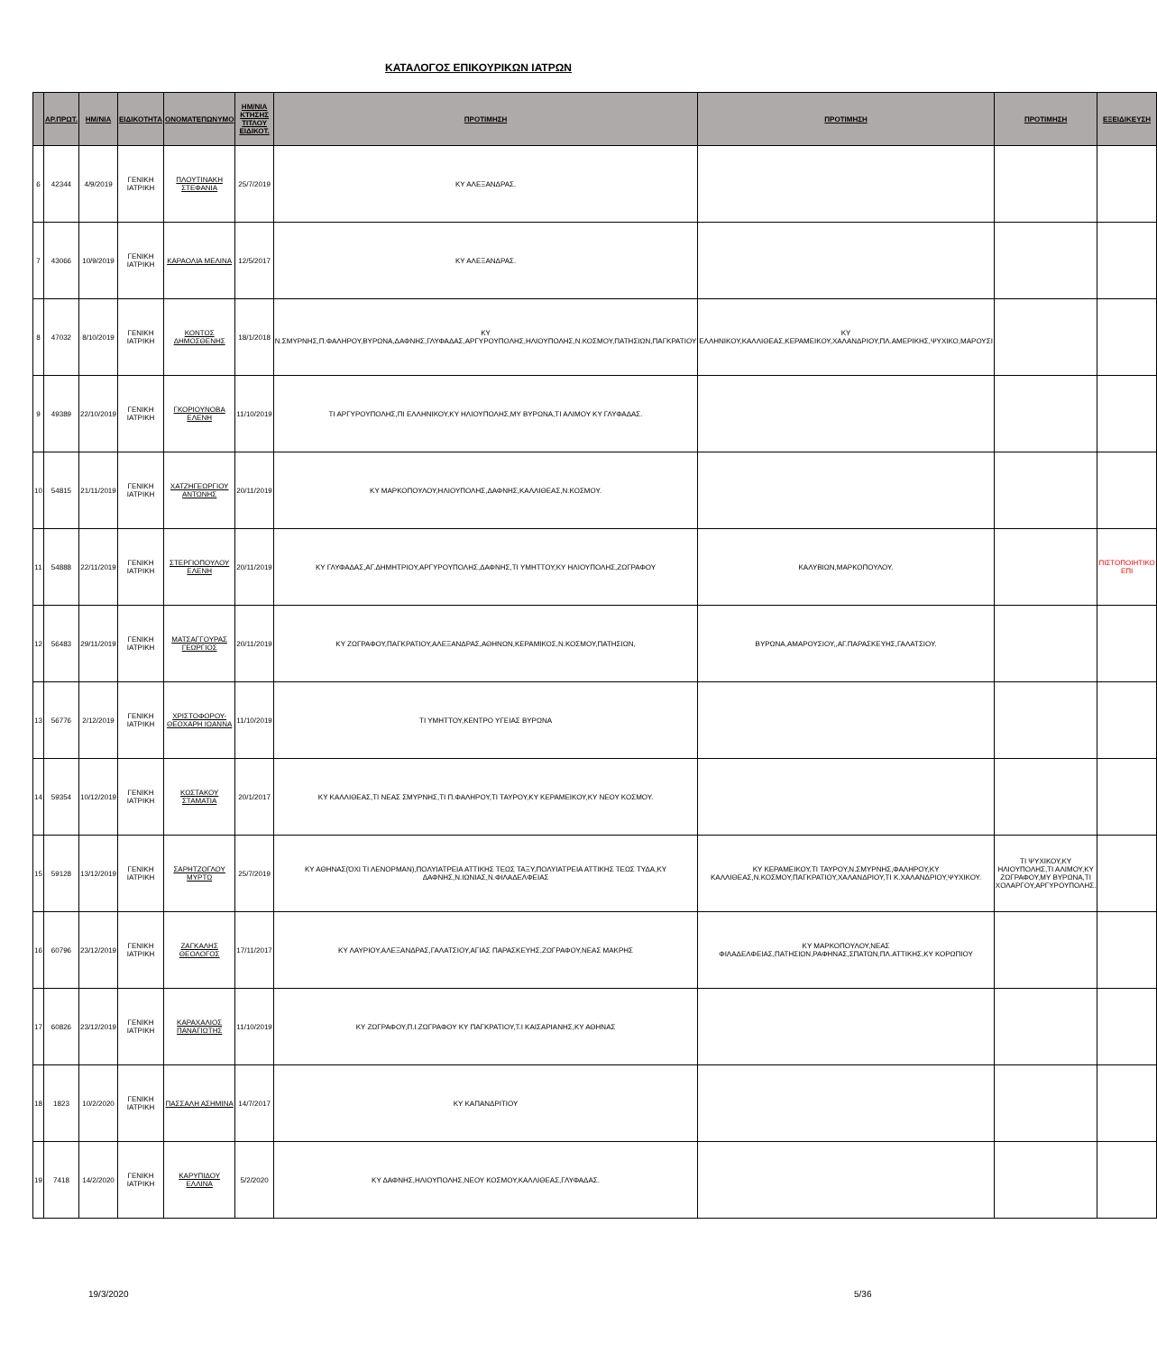ΚΑΤΑΛΟΓΟΣ ΕΠΙΚΟΥΡΙΚΩΝ ΙΑΤΡΩΝ
| | ΑΡ.ΠΡΩΤ. | ΗΜ/ΝΙΑ | ΕΙΔΙΚΟΤΗΤΑ | ΟΝΟΜΑΤΕΠΩΝΥΜΟ | ΗΜ/ΝΙΑ ΚΤΗΣΗΣ ΤΙΤΛΟΥ ΕΙΔΙΚΟΤ. | ΠΡΟΤΙΜΗΣΗ | ΠΡΟΤΙΜΗΣΗ | ΠΡΟΤΙΜΗΣΗ | ΕΞΕΙΔΙΚΕΥΣΗ |
| --- | --- | --- | --- | --- | --- | --- | --- | --- | --- |
| 6 | 42344 | 4/9/2019 | ΓΕΝΙΚΗ ΙΑΤΡΙΚΗ | ΠΛΟΥΤΙΝΑΚΗ ΣΤΕΦΑΝΙΑ | 25/7/2019 | ΚΥ ΑΛΕΞΑΝΔΡΑΣ. | | | |
| 7 | 43066 | 10/9/2019 | ΓΕΝΙΚΗ ΙΑΤΡΙΚΗ | ΚΑΡΑΟΛΙΑ ΜΕΛΙΝΑ | 12/5/2017 | ΚΥ ΑΛΕΞΑΝΔΡΑΣ. | | | |
| 8 | 47032 | 8/10/2019 | ΓΕΝΙΚΗ ΙΑΤΡΙΚΗ | ΚΟΝΤΟΣ ΔΗΜΟΣΘΕΝΗΣ | 18/1/2018 | ΚΥ Ν.ΣΜΥΡΝΗΣ,Π.ΦΑΛΗΡΟΥ,ΒΥΡΩΝΑ,ΔΑΦΝΗΣ,ΓΛΥΦΑΔΑΣ,ΑΡΓΥΡΟΥΠΟΛΗΣ,ΗΛΙΟΥΠΟΛΗΣ,Ν.ΚΟΣΜΟΥ,ΠΑΤΗΣΙΩΝ,ΠΑΓΚΡΑΤΙΟΥ | ΚΥ ΕΛΛΗΝΙΚΟΥ,ΚΑΛΛΙΘΕΑΣ,ΚΕΡΑΜΕΙΚΟΥ,ΧΑΛΑΝΔΡΙΟΥ,ΠΛ.ΑΜΕΡΙΚΗΣ,ΨΥΧΙΚΟ,ΜΑΡΟΥΣΙ | | |
| 9 | 49389 | 22/10/2019 | ΓΕΝΙΚΗ ΙΑΤΡΙΚΗ | ΓΚΟΡΙΟΥΝΟΒΑ ΕΛΕΝΗ | 11/10/2019 | ΤΙ ΑΡΓΥΡΟΥΠΟΛΗΣ,ΠΙ ΕΛΛΗΝΙΚΟΥ,ΚΥ ΗΛΙΟΥΠΟΛΗΣ,ΜΥ ΒΥΡΩΝΑ,ΤΙ ΑΛΙΜΟΥ ΚΥ ΓΛΥΦΑΔΑΣ. | | | |
| 10 | 54815 | 21/11/2019 | ΓΕΝΙΚΗ ΙΑΤΡΙΚΗ | ΧΑΤΖΗΓΕΩΡΓΙΟΥ ΑΝΤΩΝΗΣ | 20/11/2019 | ΚΥ ΜΑΡΚΟΠΟΥΛΟΥ,ΗΛΙΟΥΠΟΛΗΣ,ΔΑΦΝΗΣ,ΚΑΛΛΙΘΕΑΣ,Ν.ΚΟΣΜΟΥ. | | | |
| 11 | 54888 | 22/11/2019 | ΓΕΝΙΚΗ ΙΑΤΡΙΚΗ | ΣΤΕΡΓΙΟΠΟΥΛΟΥ ΕΛΕΝΗ | 20/11/2019 | ΚΥ ΓΛΥΦΑΔΑΣ,ΑΓ.ΔΗΜΗΤΡΙΟΥ,ΑΡΓΥΡΟΥΠΟΛΗΣ,ΔΑΦΝΗΣ,ΤΙ ΥΜΗΤΤΟΥ,ΚΥ ΗΛΙΟΥΠΟΛΗΣ,ΖΩΓΡΑΦΟΥ | ΚΑΛΥΒΙΩΝ,ΜΑΡΚΟΠΟΥΛΟΥ. | | ΠΙΣΤΟΠΟΙΗΤΙΚΟ ΕΠΙ |
| 12 | 56483 | 29/11/2019 | ΓΕΝΙΚΗ ΙΑΤΡΙΚΗ | ΜΑΤΣΑΓΓΟΥΡΑΣ ΓΕΩΡΓΙΟΣ | 20/11/2019 | ΚΥ ΖΩΓΡΑΦΟΥ,ΠΑΓΚΡΑΤΙΟΥ,ΑΛΕΞΑΝΔΡΑΣ,ΑΘΗΝΩΝ,ΚΕΡΑΜΙΚΟΣ,Ν.ΚΟΣΜΟΥ,ΠΑΤΗΣΙΩΝ, | ΒΥΡΩΝΑ,ΑΜΑΡΟΥΣΙΟΥ,,ΑΓ.ΠΑΡΑΣΚΕΥΗΣ,ΓΑΛΑΤΣΙΟΥ. | | |
| 13 | 56776 | 2/12/2019 | ΓΕΝΙΚΗ ΙΑΤΡΙΚΗ | ΧΡΙΣΤΟΦΟΡΟΥ-ΘΕΟΧΑΡΗ ΙΩΑΝΝΑ | 11/10/2019 | ΤΙ ΥΜΗΤΤΟΥ,ΚΕΝΤΡΟ ΥΓΕΙΑΣ ΒΥΡΩΝΑ | | | |
| 14 | 59354 | 10/12/2019 | ΓΕΝΙΚΗ ΙΑΤΡΙΚΗ | ΚΩΣΤΑΚΟΥ ΣΤΑΜΑΤΙΑ | 20/1/2017 | ΚΥ ΚΑΛΛΙΘΕΑΣ,ΤΙ ΝΕΑΣ ΣΜΥΡΝΗΣ,ΤΙ Π.ΦΑΛΗΡΟΥ,ΤΙ ΤΑΥΡΟΥ,ΚΥ ΚΕΡΑΜΕΙΚΟΥ,ΚΥ ΝΕΟΥ ΚΟΣΜΟΥ. | | | |
| 15 | 59128 | 13/12/2019 | ΓΕΝΙΚΗ ΙΑΤΡΙΚΗ | ΣΑΡΗΤΖΟΓΛΟΥ ΜΥΡΤΩ | 25/7/2019 | ΚΥ ΑΘΗΝΑΣ(ΌΧΙ ΤΙ ΛΕΝΟΡΜΑΝ),ΠΟΛΥΙΑΤΡΕΙΑ ΑΤΤΙΚΗΣ ΤΕΩΣ ΤΑΞΥ,ΠΟΛΥΙΑΤΡΕΙΑ ΑΤΤΙΚΗΣ ΤΕΩΣ ΤΥΔΑ,ΚΥ ΔΑΦΝΗΣ,Ν.ΙΩΝΙΑΣ,Ν.ΦΙΛΑΔΕΛΦΕΙΑΣ | ΚΥ ΚΕΡΑΜΕΙΚΟΥ,ΤΙ ΤΑΥΡΟΥ,Ν.ΣΜΥΡΝΗΣ,ΦΑΛΗΡΟΥ,ΚΥ ΚΑΛΛΙΘΕΑΣ,Ν.ΚΟΣΜΟΥ,ΠΑΓΚΡΑΤΙΟΥ,ΧΑΛΑΝΔΡΙΟΥ,ΤΙ Κ.ΧΑΛΑΝΔΡΙΟΥ,ΨΥΧΙΚΟΥ. | ΤΙ ΨΥΧΙΚΟΥ,ΚΥ ΗΛΙΟΥΠΟΛΗΣ,ΤΙ ΑΛΙΜΟΥ,ΚΥ ΖΩΓΡΑΦΟΥ,ΜΥ ΒΥΡΩΝΑ,ΤΙ ΧΟΛΑΡΓΟΥ,ΑΡΓΥΡΟΥΠΟΛΗΣ. | |
| 16 | 60796 | 23/12/2019 | ΓΕΝΙΚΗ ΙΑΤΡΙΚΗ | ΖΑΓΚΑΛΗΣ ΘΕΟΛΟΓΟΣ | 17/11/2017 | ΚΥ ΛΑΥΡΙΟΥ,ΑΛΕΞΑΝΔΡΑΣ,ΓΑΛΑΤΣΙΟΥ,ΑΓΙΑΣ ΠΑΡΑΣΚΕΥΗΣ,ΖΩΓΡΑΦΟΥ,ΝΕΑΣ ΜΑΚΡΗΣ | ΚΥ ΜΑΡΚΟΠΟΥΛΟΥ,ΝΕΑΣ ΦΙΛΑΔΕΛΦΕΙΑΣ,ΠΑΤΗΣΙΩΝ,ΡΑΦΗΝΑΣ,ΣΠΑΤΩΝ,ΠΛ.ΑΤΤΙΚΗΣ,ΚΥ ΚΟΡΩΠΙΟΥ | | |
| 17 | 60826 | 23/12/2019 | ΓΕΝΙΚΗ ΙΑΤΡΙΚΗ | ΚΑΡΑΧΑΛΙΟΣ ΠΑΝΑΓΙΩΤΗΣ | 11/10/2019 | ΚΥ ΖΩΓΡΑΦΟΥ,Π.Ι.ΖΩΓΡΑΦΟΥ ΚΥ ΠΑΓΚΡΑΤΙΟΥ,Τ.Ι ΚΑΙΣΑΡΙΑΝΗΣ,ΚΥ ΑΘΗΝΑΣ | | | |
| 18 | 1823 | 10/2/2020 | ΓΕΝΙΚΗ ΙΑΤΡΙΚΗ | ΠΑΣΣΑΛΗ ΑΣΗΜΙΝΑ | 14/7/2017 | ΚΥ ΚΑΠΑΝΔΡΙΤΙΟΥ | | | |
| 19 | 7418 | 14/2/2020 | ΓΕΝΙΚΗ ΙΑΤΡΙΚΗ | ΚΑΡΥΠΙΔΟΥ ΕΛΛΙΝΑ | 5/2/2020 | ΚΥ ΔΑΦΝΗΣ,ΗΛΙΟΥΠΟΛΗΣ,ΝΕΟΥ ΚΟΣΜΟΥ,ΚΑΛΛΙΘΕΑΣ,ΓΛΥΦΑΔΑΣ. | | | |
19/3/2020 5/36